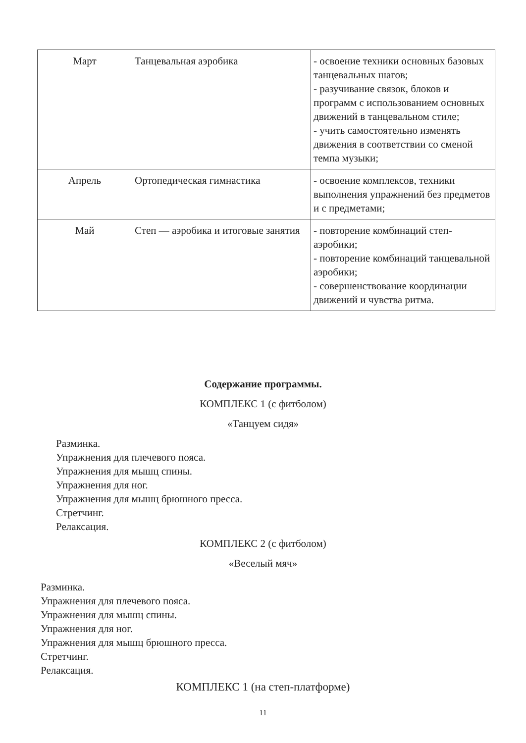| Март | Танцевальная аэробика | - освоение техники основных базовых танцевальных шагов; - разучивание связок, блоков и программ с использованием основных движений в танцевальном стиле; - учить самостоятельно изменять движения в соответствии со сменой темпа музыки; |
| Апрель | Ортопедическая гимнастика | - освоение комплексов, техники выполнения упражнений без предметов и с предметами; |
| Май | Степ — аэробика и итоговые занятия | - повторение комбинаций степ-аэробики; - повторение комбинаций танцевальной аэробики; - совершенствование координации движений и чувства ритма. |
Содержание программы.
КОМПЛЕКС 1 (с фитболом)
«Танцуем сидя»
Разминка.
Упражнения для плечевого пояса.
Упражнения для мышц спины.
Упражнения для ног.
Упражнения для мышц брюшного пресса.
Стретчинг.
Релаксация.
КОМПЛЕКС 2 (с фитболом)
«Веселый мяч»
Разминка.
Упражнения для плечевого пояса.
Упражнения для мышц спины.
Упражнения для ног.
Упражнения для мышц брюшного пресса.
Стретчинг.
Релаксация.
КОМПЛЕКС 1 (на степ-платформе)
11